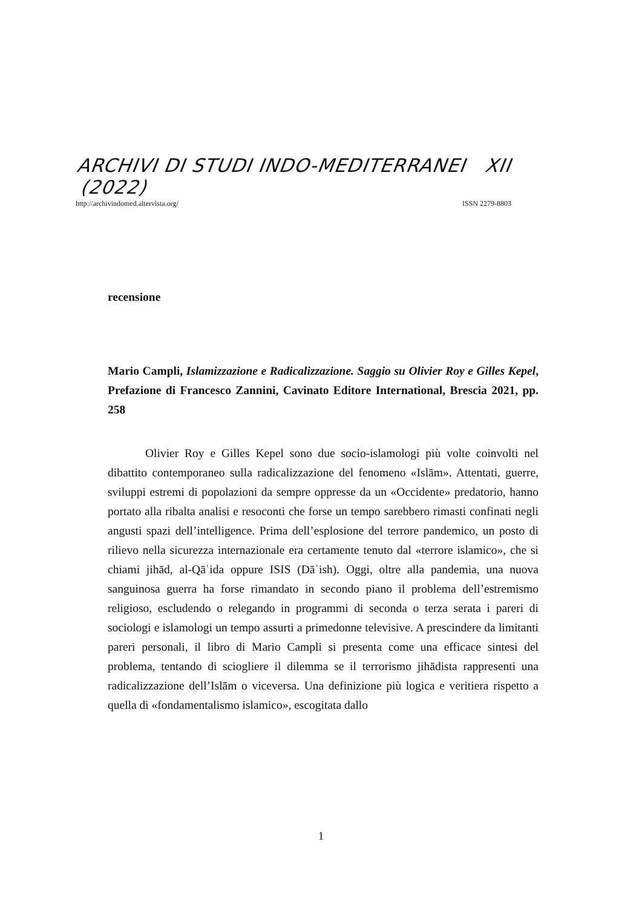ARCHIVI DI STUDI INDO-MEDITERRANEI XII (2022)
http://archivindomed.altervista.org/ ISSN 2279-8803
recensione
Mario Campli, Islamizzazione e Radicalizzazione. Saggio su Olivier Roy e Gilles Kepel, Prefazione di Francesco Zannini, Cavinato Editore International, Brescia 2021, pp. 258
Olivier Roy e Gilles Kepel sono due socio-islamologi più volte coinvolti nel dibattito contemporaneo sulla radicalizzazione del fenomeno «Islām». Attentati, guerre, sviluppi estremi di popolazioni da sempre oppresse da un «Occidente» predatorio, hanno portato alla ribalta analisi e resoconti che forse un tempo sarebbero rimasti confinati negli angusti spazi dell’intelligence. Prima dell’esplosione del terrore pandemico, un posto di rilievo nella sicurezza internazionale era certamente tenuto dal «terrore islamico», che si chiami jihād, al-Qāʿida oppure ISIS (Dāʿish). Oggi, oltre alla pandemia, una nuova sanguinosa guerra ha forse rimandato in secondo piano il problema dell’estremismo religioso, escludendo o relegando in programmi di seconda o terza serata i pareri di sociologi e islamologi un tempo assurti a primedonne televisive. A prescindere da limitanti pareri personali, il libro di Mario Campli si presenta come una efficace sintesi del problema, tentando di sciogliere il dilemma se il terrorismo jihādista rappresenti una radicalizzazione dell’Islām o viceversa. Una definizione più logica e veritiera rispetto a quella di «fondamentalismo islamico», escogitata dallo
1